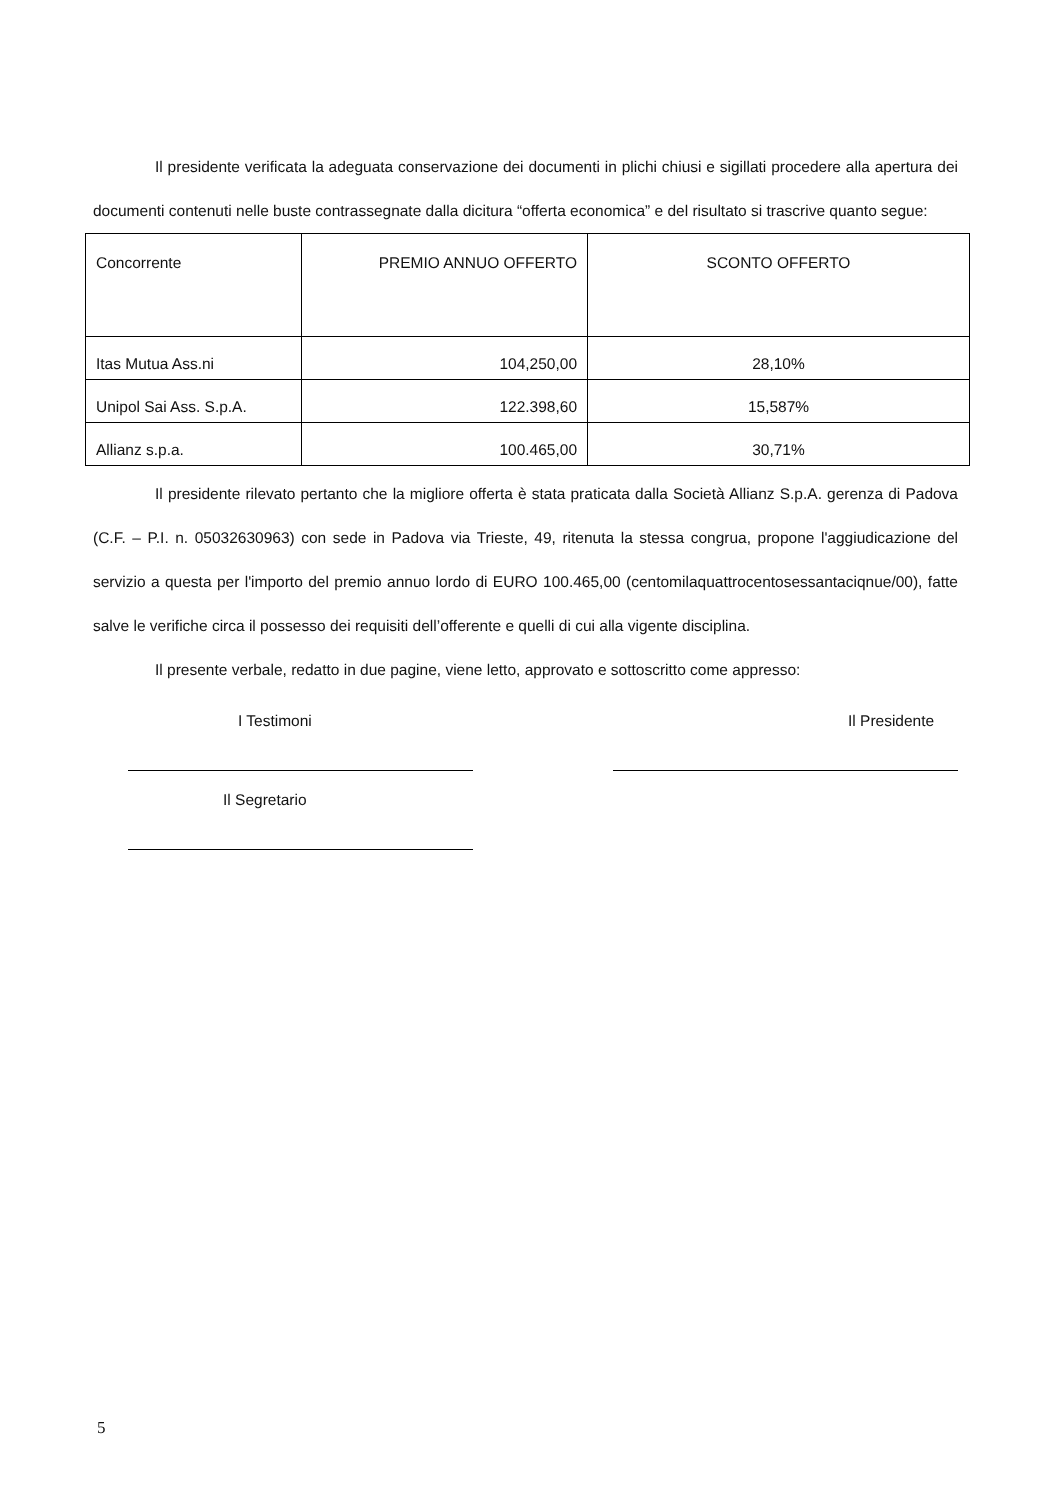Il presidente verificata la adeguata conservazione dei documenti in plichi chiusi e sigillati procedere alla apertura dei documenti contenuti nelle buste contrassegnate dalla dicitura “offerta economica” e del risultato si trascrive quanto segue:
| Concorrente | PREMIO ANNUO OFFERTO | SCONTO OFFERTO |
| Itas Mutua Ass.ni | 104,250,00 | 28,10% |
| Unipol Sai Ass. S.p.A. | 122.398,60 | 15,587% |
| Allianz s.p.a. | 100.465,00 | 30,71% |
Il presidente rilevato pertanto che la migliore offerta è stata praticata dalla Società Allianz S.p.A. gerenza di Padova (C.F. – P.I. n. 05032630963) con sede in Padova via Trieste, 49, ritenuta la stessa congrua, propone l'aggiudicazione del servizio a questa per l'importo del premio annuo lordo di EURO 100.465,00 (centomilaquattrocentosessantaciqnue/00), fatte salve le verifiche circa il possesso dei requisiti dell’offerente e quelli di cui alla vigente disciplina.
Il presente verbale, redatto in due pagine, viene letto, approvato e sottoscritto come appresso:
I Testimoni
Il Segretario
Il Presidente
5